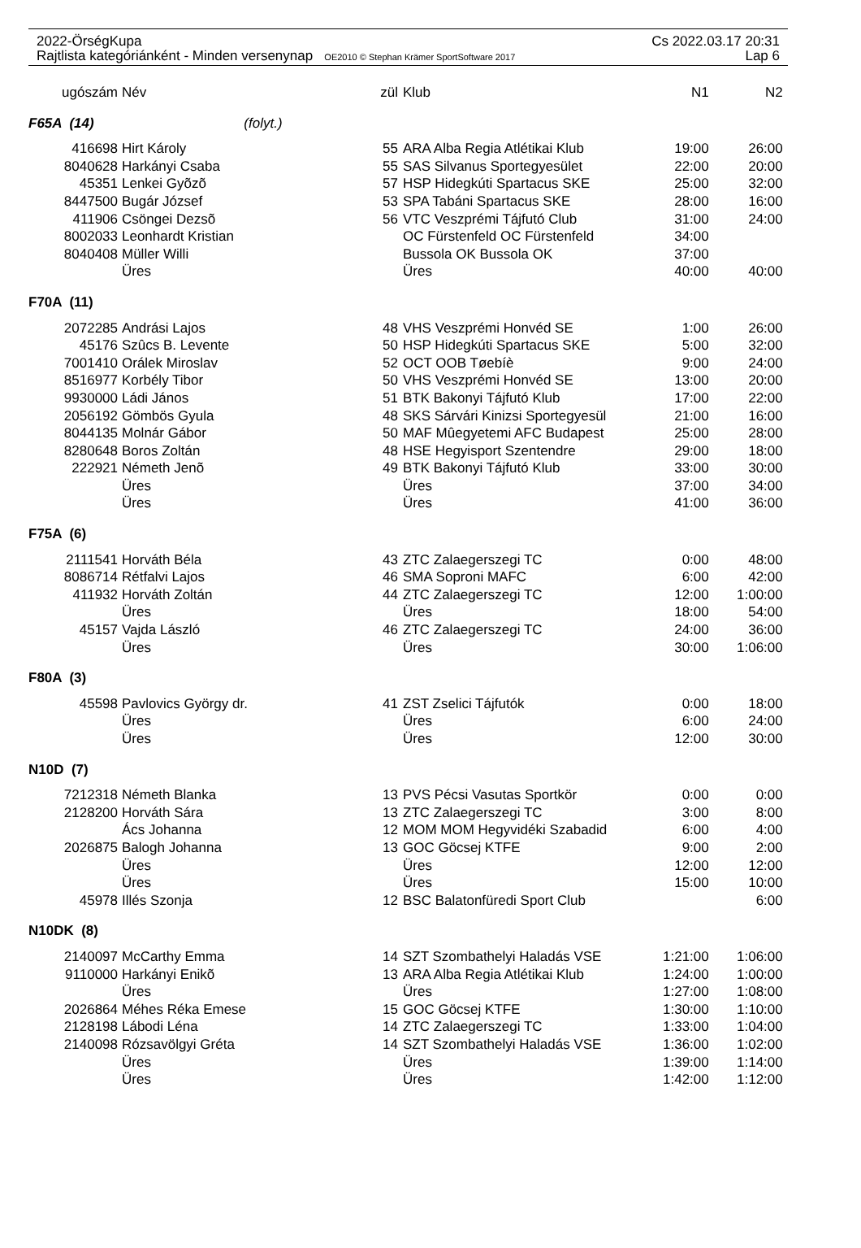2022-ÖrségKupa Cs 2022.03.17 20:31
Rajtlista kategóriánként - Minden versenynap OE2010 © Stephan Krämer SportSoftware 2017 Lap 6
| ugószám | Név | zül | Klub | N1 | N2 |
| --- | --- | --- | --- | --- | --- |
| F65A (14) (folyt.) | | | | | |
| 416698 | Hirt Károly | 55 | ARA Alba Regia Atlétikai Klub | 19:00 | 26:00 |
| 8040628 | Harkányi Csaba | 55 | SAS Silvanus Sportegyesület | 22:00 | 20:00 |
| 45351 | Lenkei Gyõzõ | 57 | HSP Hidegkúti Spartacus SKE | 25:00 | 32:00 |
| 8447500 | Bugár József | 53 | SPA Tabáni Spartacus SKE | 28:00 | 16:00 |
| 411906 | Csöngei Dezsõ | 56 | VTC Veszprémi Tájfutó Club | 31:00 | 24:00 |
| 8002033 | Leonhardt Kristian | | OC Fürstenfeld OC Fürstenfeld | 34:00 | |
| 8040408 | Müller Willi | | Bussola OK Bussola OK | 37:00 | |
| | Üres | | Üres | 40:00 | 40:00 |
| F70A (11) | | | | | |
| 2072285 | Andrási Lajos | 48 | VHS Veszprémi Honvéd SE | 1:00 | 26:00 |
| 45176 | Szûcs B. Levente | 50 | HSP Hidegkúti Spartacus SKE | 5:00 | 32:00 |
| 7001410 | Orálek Miroslav | 52 | OCT OOB Tøebíè | 9:00 | 24:00 |
| 8516977 | Korbély Tibor | 50 | VHS Veszprémi Honvéd SE | 13:00 | 20:00 |
| 9930000 | Ládi János | 51 | BTK Bakonyi Tájfutó Klub | 17:00 | 22:00 |
| 2056192 | Gömbös Gyula | 48 | SKS Sárvári Kinizsi Sportegyesül | 21:00 | 16:00 |
| 8044135 | Molnár Gábor | 50 | MAF Mûegyetemi AFC Budapest | 25:00 | 28:00 |
| 8280648 | Boros Zoltán | 48 | HSE Hegyisport Szentendre | 29:00 | 18:00 |
| 222921 | Németh Jenõ | 49 | BTK Bakonyi Tájfutó Klub | 33:00 | 30:00 |
| | Üres | | Üres | 37:00 | 34:00 |
| | Üres | | Üres | 41:00 | 36:00 |
| F75A (6) | | | | | |
| 2111541 | Horváth Béla | 43 | ZTC Zalaegerszegi TC | 0:00 | 48:00 |
| 8086714 | Rétfalvi Lajos | 46 | SMA Soproni MAFC | 6:00 | 42:00 |
| 411932 | Horváth Zoltán | 44 | ZTC Zalaegerszegi TC | 12:00 | 1:00:00 |
| | Üres | | Üres | 18:00 | 54:00 |
| 45157 | Vajda László | 46 | ZTC Zalaegerszegi TC | 24:00 | 36:00 |
| | Üres | | Üres | 30:00 | 1:06:00 |
| F80A (3) | | | | | |
| 45598 | Pavlovics György dr. | 41 | ZST Zselici Tájfutók | 0:00 | 18:00 |
| | Üres | | Üres | 6:00 | 24:00 |
| | Üres | | Üres | 12:00 | 30:00 |
| N10D (7) | | | | | |
| 7212318 | Németh Blanka | 13 | PVS Pécsi Vasutas Sportkör | 0:00 | 0:00 |
| 2128200 | Horváth Sára | 13 | ZTC Zalaegerszegi TC | 3:00 | 8:00 |
| | Ács Johanna | 12 | MOM MOM Hegyvidéki Szabadid | 6:00 | 4:00 |
| 2026875 | Balogh Johanna | 13 | GOC Göcsej KTFE | 9:00 | 2:00 |
| | Üres | | Üres | 12:00 | 12:00 |
| | Üres | | Üres | 15:00 | 10:00 |
| 45978 | Illés Szonja | 12 | BSC Balatonfüredi Sport Club | | 6:00 |
| N10DK (8) | | | | | |
| 2140097 | McCarthy Emma | 14 | SZT Szombathelyi Haladás VSE | 1:21:00 | 1:06:00 |
| 9110000 | Harkányi Enikõ | 13 | ARA Alba Regia Atlétikai Klub | 1:24:00 | 1:00:00 |
| | Üres | | Üres | 1:27:00 | 1:08:00 |
| 2026864 | Méhes Réka Emese | 15 | GOC Göcsej KTFE | 1:30:00 | 1:10:00 |
| 2128198 | Lábodi Léna | 14 | ZTC Zalaegerszegi TC | 1:33:00 | 1:04:00 |
| 2140098 | Rózsavölgyi Gréta | 14 | SZT Szombathelyi Haladás VSE | 1:36:00 | 1:02:00 |
| | Üres | | Üres | 1:39:00 | 1:14:00 |
| | Üres | | Üres | 1:42:00 | 1:12:00 |